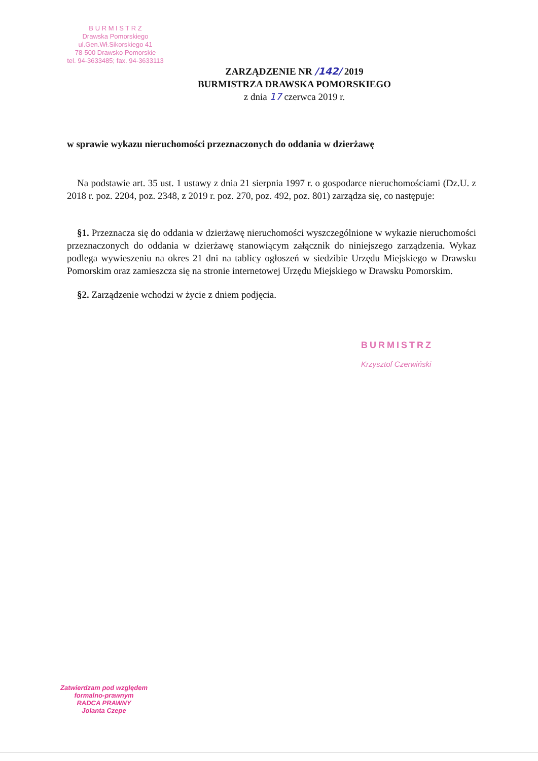B U R M I S T R Z
Drawska Pomorskiego
ul.Gen.Wł.Sikorskiego 41
78-500 Drawsko Pomorskie
tel. 94-3633485; fax. 94-3633113
ZARZĄDZENIE NR /142/ 2019
BURMISTRZA DRAWSKA POMORSKIEGO
z dnia 17 czerwca 2019 r.
w sprawie wykazu nieruchomości przeznaczonych do oddania w dzierżawę
Na podstawie art. 35 ust. 1 ustawy z dnia 21 sierpnia 1997 r. o gospodarce nieruchomościami (Dz.U. z 2018 r. poz. 2204, poz. 2348, z 2019 r. poz. 270, poz. 492, poz. 801) zarządza się, co następuje:
§1. Przeznacza się do oddania w dzierżawę nieruchomości wyszczególnione w wykazie nieruchomości przeznaczonych do oddania w dzierżawę stanowiącym załącznik do niniejszego zarządzenia. Wykaz podlega wywieszeniu na okres 21 dni na tablicy ogłoszeń w siedzibie Urzędu Miejskiego w Drawsku Pomorskim oraz zamieszcza się na stronie internetowej Urzędu Miejskiego w Drawsku Pomorskim.
§2. Zarządzenie wchodzi w życie z dniem podjęcia.
BURMISTRZ
Krzysztof Czerwiński
Zatwierdzam pod względem
formalno-prawnym
RADCA PRAWNY
Jolanta Czepe